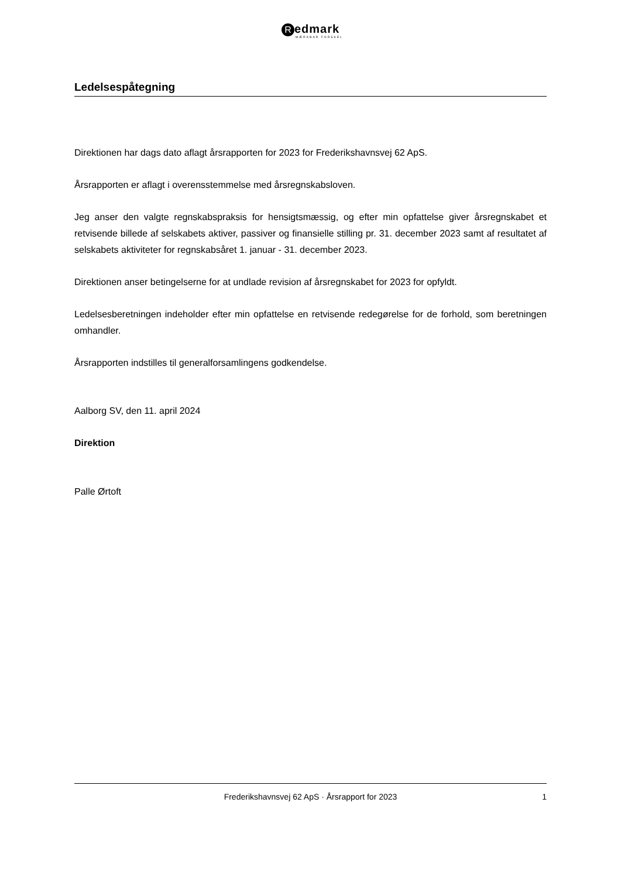Redmark
MÆRKBAR FORSKEL
Ledelsespåtegning
Direktionen har dags dato aflagt årsrapporten for 2023 for Frederikshavnsvej 62 ApS.
Årsrapporten er aflagt i overensstemmelse med årsregnskabsloven.
Jeg anser den valgte regnskabspraksis for hensigtsmæssig, og efter min opfattelse giver årsregnskabet et retvisende billede af selskabets aktiver, passiver og finansielle stilling pr. 31. december 2023 samt af resultatet af selskabets aktiviteter for regnskabsåret 1. januar - 31. december 2023.
Direktionen anser betingelserne for at undlade revision af årsregnskabet for 2023 for opfyldt.
Ledelsesberetningen indeholder efter min opfattelse en retvisende redegørelse for de forhold, som beretningen omhandler.
Årsrapporten indstilles til generalforsamlingens godkendelse.
Aalborg SV, den 11. april 2024
Direktion
Palle Ørtoft
Frederikshavnsvej 62 ApS · Årsrapport for 2023 1